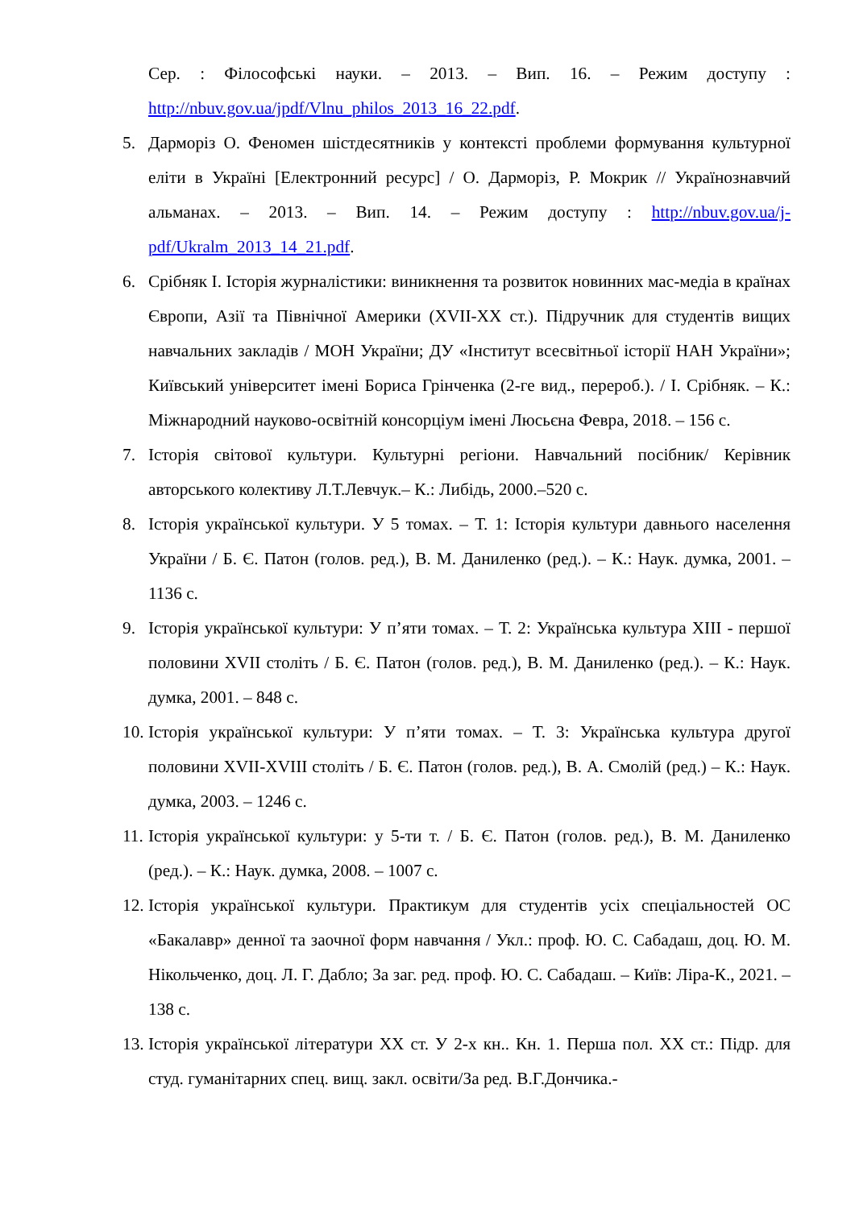Сер. : Філософські науки. – 2013. – Вип. 16. – Режим доступу : http://nbuv.gov.ua/jpdf/Vlnu_philos_2013_16_22.pdf.
5. Дарморіз О. Феномен шістдесятників у контексті проблеми формування культурної еліти в Україні [Електронний ресурс] / О. Дарморіз, Р. Мокрик // Українознавчий альманах. – 2013. – Вип. 14. – Режим доступу : http://nbuv.gov.ua/j-pdf/Ukralm_2013_14_21.pdf.
6. Срібняк І. Історія журналістики: виникнення та розвиток новинних мас-медіа в країнах Європи, Азії та Північної Америки (XVII-XX ст.). Підручник для студентів вищих навчальних закладів / МОН України; ДУ «Інститут всесвітньої історії НАН України»; Київський університет імені Бориса Грінченка (2-ге вид., перероб.). / І. Срібняк. – К.: Міжнародний науково-освітній консорціум імені Люсьєна Февра, 2018. – 156 с.
7. Історія світової культури. Культурні регіони. Навчальний посібник/ Керівник авторського колективу Л.Т.Левчук.– К.: Либідь, 2000.–520 с.
8. Історія української культури. У 5 томах. – Т. 1: Історія культури давнього населення України / Б. Є. Патон (голов. ред.), В. М. Даниленко (ред.). – К.: Наук. думка, 2001. – 1136 с.
9. Історія української культури: У п’яти томах. – Т. 2: Українська культура XIII - першої половини XVII століть / Б. Є. Патон (голов. ред.), В. М. Даниленко (ред.). – К.: Наук. думка, 2001. – 848 с.
10. Історія української культури: У п’яти томах. – Т. 3: Українська культура другої половини XVII-XVIII століть / Б. Є. Патон (голов. ред.), В. А. Смолій (ред.) – К.: Наук. думка, 2003. – 1246 с.
11. Історія української культури: у 5-ти т. / Б. Є. Патон (голов. ред.), В. М. Даниленко (ред.). – К.: Наук. думка, 2008. – 1007 с.
12. Історія української культури. Практикум для студентів усіх спеціальностей ОС «Бакалавр» денної та заочної форм навчання / Укл.: проф. Ю. С. Сабадаш, доц. Ю. М. Нікольченко, доц. Л. Г. Дабло; За заг. ред. проф. Ю. С. Сабадаш. – Київ: Ліра-К., 2021. – 138 с.
13. Історія української літератури XX ст. У 2-х кн.. Кн. 1. Перша пол. XX ст.: Підр. для студ. гуманітарних спец. вищ. закл. освіти/За ред. В.Г.Дончика.-